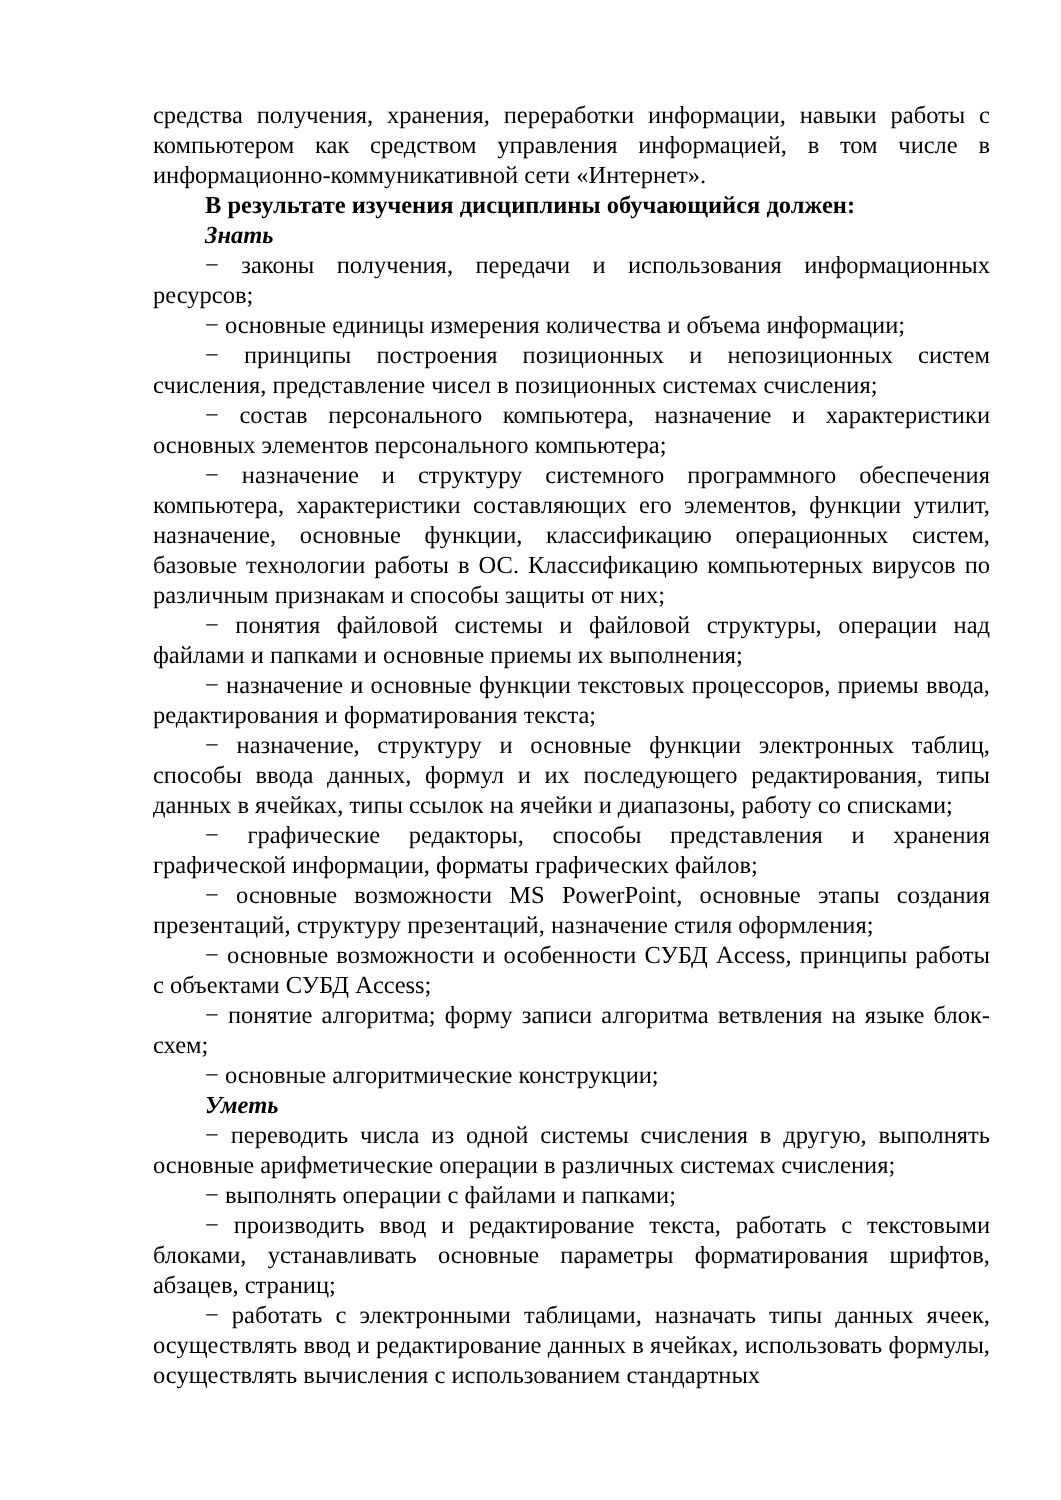средства получения, хранения, переработки информации, навыки работы с компьютером как средством управления информацией, в том числе в информационно-коммуникативной сети «Интернет».
В результате изучения дисциплины обучающийся должен:
Знать
− законы получения, передачи и использования информационных ресурсов;
− основные единицы измерения количества и объема информации;
− принципы построения позиционных и непозиционных систем счисления, представление чисел в позиционных системах счисления;
− состав персонального компьютера, назначение и характеристики основных элементов персонального компьютера;
− назначение и структуру системного программного обеспечения компьютера, характеристики составляющих его элементов, функции утилит, назначение, основные функции, классификацию операционных систем, базовые технологии работы в ОС. Классификацию компьютерных вирусов по различным признакам и способы защиты от них;
− понятия файловой системы и файловой структуры, операции над файлами и папками и основные приемы их выполнения;
− назначение и основные функции текстовых процессоров, приемы ввода, редактирования и форматирования текста;
− назначение, структуру и основные функции электронных таблиц, способы ввода данных, формул и их последующего редактирования, типы данных в ячейках, типы ссылок на ячейки и диапазоны, работу со списками;
− графические редакторы, способы представления и хранения графической информации, форматы графических файлов;
− основные возможности MS PowerPoint, основные этапы создания презентаций, структуру презентаций, назначение стиля оформления;
− основные возможности и особенности СУБД Access, принципы работы с объектами СУБД Access;
− понятие алгоритма; форму записи алгоритма ветвления на языке блок-схем;
− основные алгоритмические конструкции;
Уметь
− переводить числа из одной системы счисления в другую, выполнять основные арифметические операции в различных системах счисления;
− выполнять операции с файлами и папками;
− производить ввод и редактирование текста, работать с текстовыми блоками, устанавливать основные параметры форматирования шрифтов, абзацев, страниц;
− работать с электронными таблицами, назначать типы данных ячеек, осуществлять ввод и редактирование данных в ячейках, использовать формулы, осуществлять вычисления с использованием стандартных